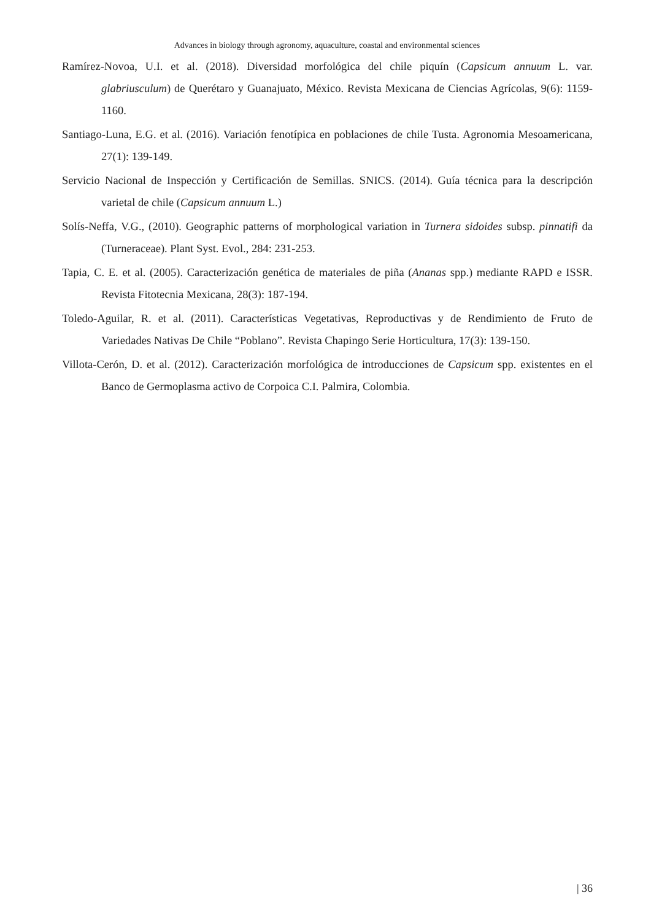Advances in biology through agronomy, aquaculture, coastal and environmental sciences
Ramírez-Novoa, U.I. et al. (2018). Diversidad morfológica del chile piquín (Capsicum annuum L. var. glabriusculum) de Querétaro y Guanajuato, México. Revista Mexicana de Ciencias Agrícolas, 9(6): 1159-1160.
Santiago-Luna, E.G. et al. (2016). Variación fenotípica en poblaciones de chile Tusta. Agronomia Mesoamericana, 27(1): 139-149.
Servicio Nacional de Inspección y Certificación de Semillas. SNICS. (2014). Guía técnica para la descripción varietal de chile (Capsicum annuum L.)
Solís-Neffa, V.G., (2010). Geographic patterns of morphological variation in Turnera sidoides subsp. pinnatifi da (Turneraceae). Plant Syst. Evol., 284: 231-253.
Tapia, C. E. et al. (2005). Caracterización genética de materiales de piña (Ananas spp.) mediante RAPD e ISSR. Revista Fitotecnia Mexicana, 28(3): 187-194.
Toledo-Aguilar, R. et al. (2011). Características Vegetativas, Reproductivas y de Rendimiento de Fruto de Variedades Nativas De Chile “Poblano”. Revista Chapingo Serie Horticultura, 17(3): 139-150.
Villota-Cerón, D. et al. (2012). Caracterización morfológica de introducciones de Capsicum spp. existentes en el Banco de Germoplasma activo de Corpoica C.I. Palmira, Colombia.
| 36